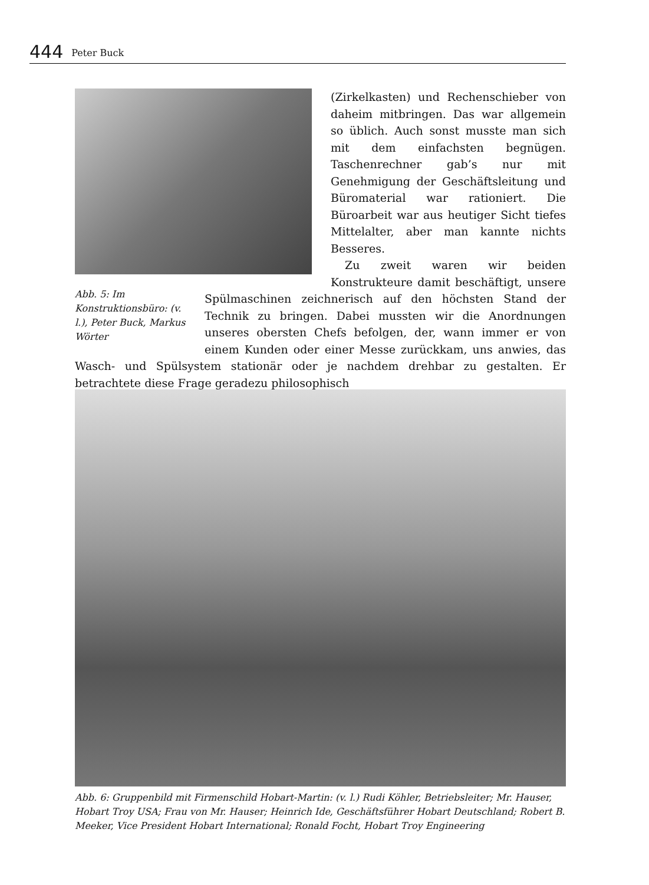444 Peter Buck
Abb. 5: Im Konstruktionsbüro: (v. l.), Peter Buck, Markus Wörter
(Zirkelkasten) und Rechenschieber von daheim mitbringen. Das war allgemein so üblich. Auch sonst musste man sich mit dem einfachsten begnügen. Taschenrechner gab’s nur mit Genehmigung der Geschäftsleitung und Büromaterial war rationiert. Die Büroarbeit war aus heutiger Sicht tiefes Mittelalter, aber man kannte nichts Besseres.
Zu zweit waren wir beiden Konstrukteure damit beschäftigt, unsere Spülmaschinen zeichnerisch auf den höchsten Stand der Technik zu bringen. Dabei mussten wir die Anordnungen unseres obersten Chefs befolgen, der, wann immer er von einem Kunden oder einer Messe zurückkam, uns anwies, das Wasch- und Spülsystem stationär oder je nachdem drehbar zu gestalten. Er betrachtete diese Frage geradezu philosophisch
Abb. 6: Gruppenbild mit Firmenschild Hobart-Martin: (v. l.) Rudi Köhler, Betriebsleiter; Mr. Hauser, Hobart Troy USA; Frau von Mr. Hauser; Heinrich Ide, Geschäftsführer Hobart Deutschland; Robert B. Meeker, Vice President Hobart International; Ronald Focht, Hobart Troy Engineering